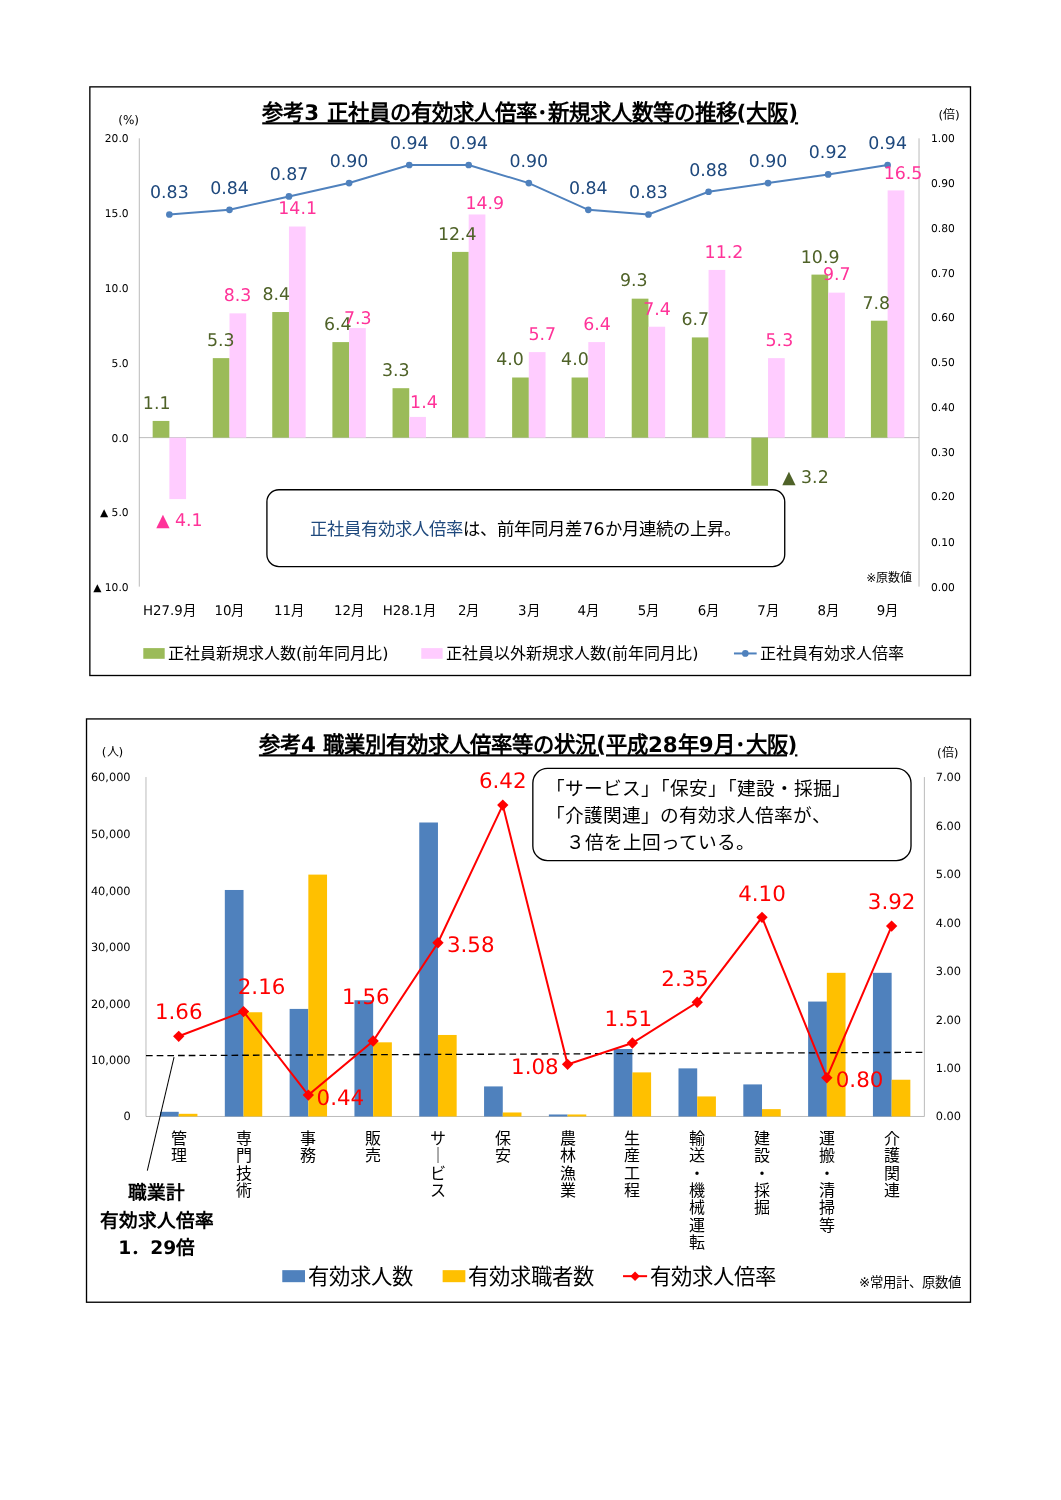参考3 正社員の有効求人倍率･新規求人数等の推移(大阪)
(%)
(倍)
20.0
15.0
10.0
5.0
0.0
▲ 5.0
▲ 10.0
1.00
0.90
0.80
0.70
0.60
0.50
0.40
0.30
0.20
0.10
0.00
0.83
0.84
0.87
0.90
0.94
0.94
0.90
0.84
0.83
0.88
0.90
0.92
0.94
1.1
5.3
8.4
6.4
3.3
12.4
4.0
4.0
9.3
6.7
▲ 3.2
10.9
7.8
▲ 4.1
8.3
14.1
7.3
1.4
14.9
5.7
6.4
7.4
11.2
5.3
9.7
16.5
正社員有効求人倍率は、前年同月差76か月連続の上昇。
※原数値
H27.9月
10月
11月
12月
H28.1月
2月
3月
4月
5月
6月
7月
8月
9月
正社員新規求人数(前年同月比)
正社員以外新規求人数(前年同月比)
正社員有効求人倍率
参考4 職業別有効求人倍率等の状況(平成28年9月･大阪)
(人)
(倍)
60,000
50,000
40,000
30,000
20,000
10,000
0
7.00
6.00
5.00
4.00
3.00
2.00
1.00
0.00
1.66
2.16
0.44
1.56
3.58
6.42
1.08
1.51
2.35
4.10
0.80
3.92
「サービス」「保安」「建設・採掘」
「介護関連」の有効求人倍率が、
３倍を上回っている。
管
理
専
門
技
術
事
務
販
売
サ
｜
ビ
ス
保
安
農
林
漁
業
生
産
工
程
輸
送
・
機
械
運
転
建
設
・
採
掘
運
搬
・
清
掃
等
介
護
関
連
職業計
有効求人倍率
1．29倍
有効求人数
有効求職者数
有効求人倍率
※常用計、原数値